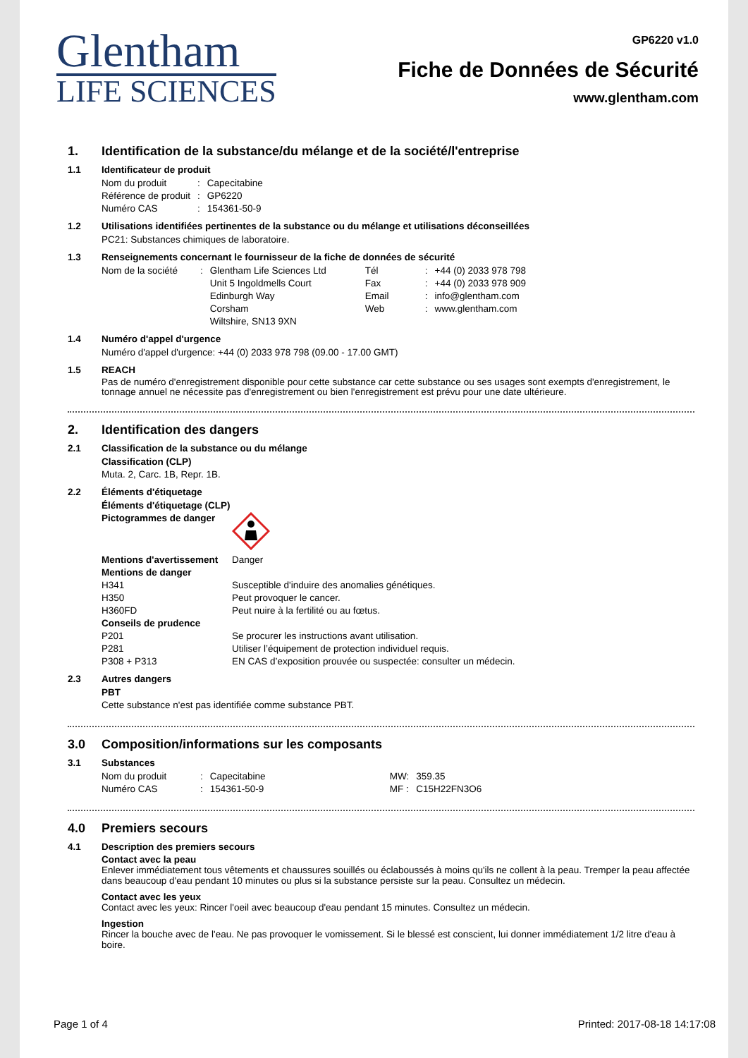Glentham
LIFE SCIENCES
GP6220 v1.0
Fiche de Données de Sécurité
www.glentham.com
1. Identification de la substance/du mélange et de la société/l'entreprise
1.1 Identificateur de produit
| Nom du produit | : | Capecitabine |
| Référence de produit | : | GP6220 |
| Numéro CAS | : | 154361-50-9 |
1.2 Utilisations identifiées pertinentes de la substance ou du mélange et utilisations déconseillées
PC21: Substances chimiques de laboratoire.
1.3 Renseignements concernant le fournisseur de la fiche de données de sécurité
| Nom de la société | : | Glentham Life Sciences Ltd Unit 5 Ingoldmells Court Edinburgh Way Corsham Wiltshire, SN13 9XN | Tél Fax Email Web | : : : : | +44 (0) 2033 978 798 +44 (0) 2033 978 909 info@glentham.com www.glentham.com |
1.4 Numéro d'appel d'urgence
Numéro d'appel d'urgence: +44 (0) 2033 978 798 (09.00 - 17.00 GMT)
1.5 REACH
Pas de numéro d'enregistrement disponible pour cette substance car cette substance ou ses usages sont exempts d'enregistrement, le tonnage annuel ne nécessite pas d'enregistrement ou bien l'enregistrement est prévu pour une date ultérieure.
2. Identification des dangers
2.1 Classification de la substance ou du mélange
Classification (CLP)
Muta. 2, Carc. 1B, Repr. 1B.
2.2 Éléments d'étiquetage
Éléments d'étiquetage (CLP)
| Pictogrammes de danger | |
| Mentions d'avertissement | Danger |
| Mentions de danger | |
| H341 | Susceptible d'induire des anomalies génétiques. |
| H350 | Peut provoquer le cancer. |
| H360FD | Peut nuire à la fertilité ou au fœtus. |
| Conseils de prudence | |
| P201 | Se procurer les instructions avant utilisation. |
| P281 | Utiliser l’équipement de protection individuel requis. |
| P308 + P313 | EN CAS d’exposition prouvée ou suspectée: consulter un médecin. |
2.3 Autres dangers
PBT
Cette substance n'est pas identifiée comme substance PBT.
3.0 Composition/informations sur les composants
3.1 Substances
| Nom du produit | : | Capecitabine | MW: | 359.35 |
| Numéro CAS | : | 154361-50-9 | MF : | C15H22FN3O6 |
4.0 Premiers secours
4.1 Description des premiers secours
Contact avec la peau
Enlever immédiatement tous vêtements et chaussures souillés ou éclaboussés à moins qu'ils ne collent à la peau. Tremper la peau affectée dans beaucoup d'eau pendant 10 minutes ou plus si la substance persiste sur la peau. Consultez un médecin.
Contact avec les yeux
Contact avec les yeux: Rincer l'oeil avec beaucoup d'eau pendant 15 minutes. Consultez un médecin.
Ingestion
Rincer la bouche avec de l'eau. Ne pas provoquer le vomissement. Si le blessé est conscient, lui donner immédiatement 1/2 litre d'eau à boire.
Page 1 of 4 Printed: 2017-08-18 14:17:08